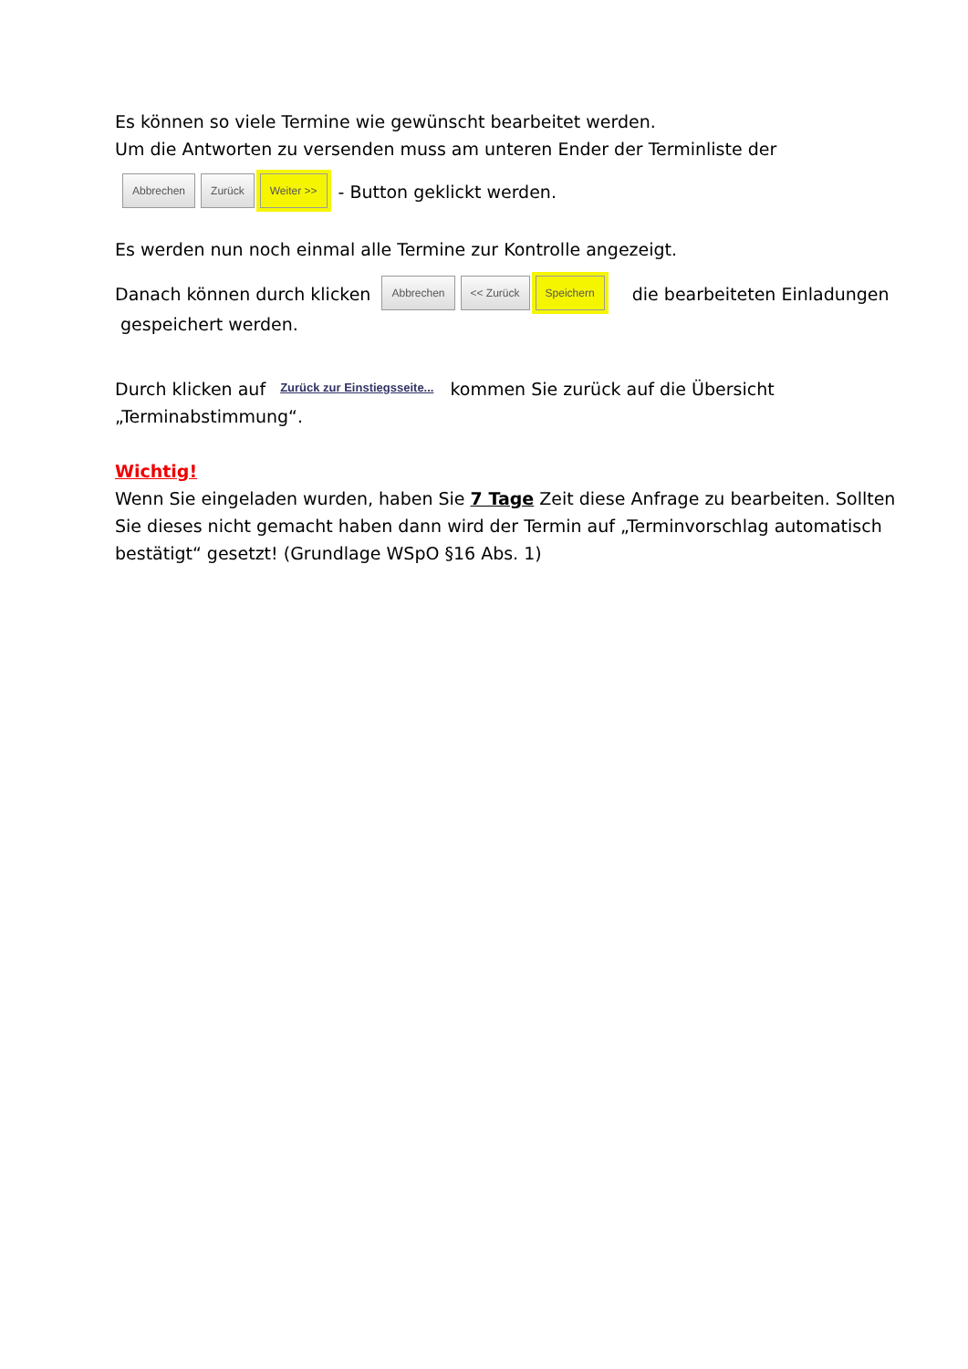Es können so viele Termine wie gewünscht bearbeitet werden.
Um die Antworten zu versenden muss am unteren Ender der Terminliste der
Abbrechen Zurück Weiter >> - Button geklickt werden.
Es werden nun noch einmal alle Termine zur Kontrolle angezeigt.
Danach können durch klicken Abbrechen << Zurück Speichern die bearbeiteten Einladungen gespeichert werden.
Durch klicken auf Zurück zur Einstiegsseite... kommen Sie zurück auf die Übersicht „Terminabstimmung“.
Wichtig!
Wenn Sie eingeladen wurden, haben Sie 7 Tage Zeit diese Anfrage zu bearbeiten. Sollten Sie dieses nicht gemacht haben dann wird der Termin auf „Terminvorschlag automatisch bestätigt“ gesetzt! (Grundlage WSpO §16 Abs. 1)